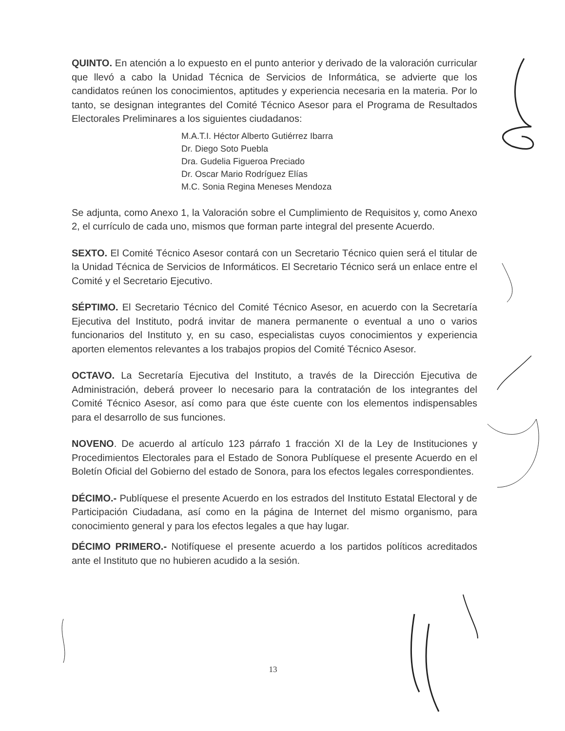QUINTO. En atención a lo expuesto en el punto anterior y derivado de la valoración curricular que llevó a cabo la Unidad Técnica de Servicios de Informática, se advierte que los candidatos reúnen los conocimientos, aptitudes y experiencia necesaria en la materia. Por lo tanto, se designan integrantes del Comité Técnico Asesor para el Programa de Resultados Electorales Preliminares a los siguientes ciudadanos:
M.A.T.I. Héctor Alberto Gutiérrez Ibarra
Dr. Diego Soto Puebla
Dra. Gudelia Figueroa Preciado
Dr. Oscar Mario Rodríguez Elías
M.C. Sonia Regina Meneses Mendoza
Se adjunta, como Anexo 1, la Valoración sobre el Cumplimiento de Requisitos y, como Anexo 2, el currículo de cada uno, mismos que forman parte integral del presente Acuerdo.
SEXTO. El Comité Técnico Asesor contará con un Secretario Técnico quien será el titular de la Unidad Técnica de Servicios de Informáticos. El Secretario Técnico será un enlace entre el Comité y el Secretario Ejecutivo.
SÉPTIMO. El Secretario Técnico del Comité Técnico Asesor, en acuerdo con la Secretaría Ejecutiva del Instituto, podrá invitar de manera permanente o eventual a uno o varios funcionarios del Instituto y, en su caso, especialistas cuyos conocimientos y experiencia aporten elementos relevantes a los trabajos propios del Comité Técnico Asesor.
OCTAVO. La Secretaría Ejecutiva del Instituto, a través de la Dirección Ejecutiva de Administración, deberá proveer lo necesario para la contratación de los integrantes del Comité Técnico Asesor, así como para que éste cuente con los elementos indispensables para el desarrollo de sus funciones.
NOVENO. De acuerdo al artículo 123 párrafo 1 fracción XI de la Ley de Instituciones y Procedimientos Electorales para el Estado de Sonora Publíquese el presente Acuerdo en el Boletín Oficial del Gobierno del estado de Sonora, para los efectos legales correspondientes.
DÉCIMO.- Publíquese el presente Acuerdo en los estrados del Instituto Estatal Electoral y de Participación Ciudadana, así como en la página de Internet del mismo organismo, para conocimiento general y para los efectos legales a que hay lugar.
DÉCIMO PRIMERO.- Notifíquese el presente acuerdo a los partidos políticos acreditados ante el Instituto que no hubieren acudido a la sesión.
13